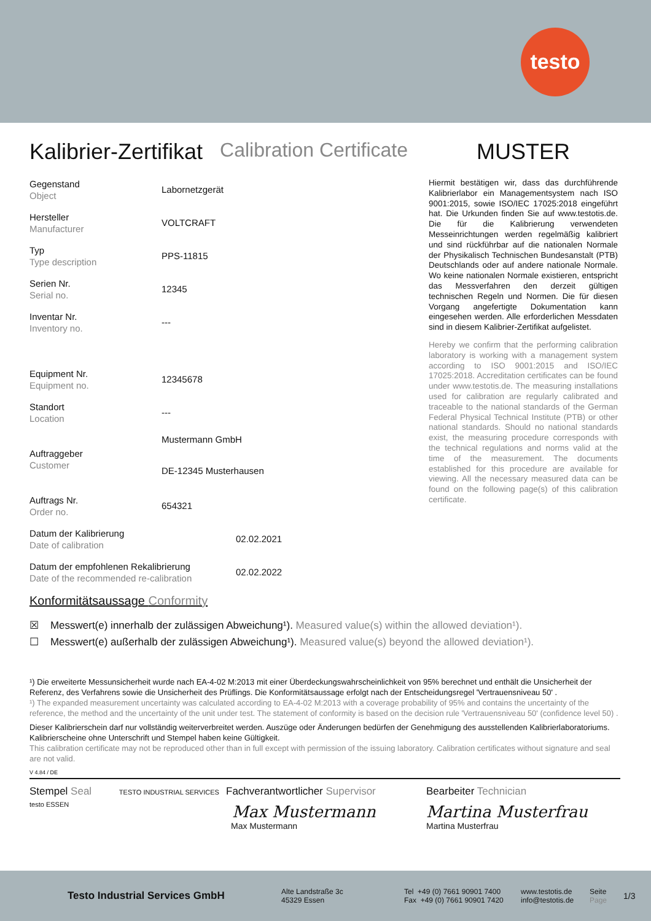testo
Kalibrier-Zertifikat Calibration Certificate MUSTER
Gegenstand
Object
Labornetzgerät
Hersteller
Manufacturer
VOLTCRAFT
Typ
Type description
PPS-11815
Serien Nr.
Serial no.
12345
Inventar Nr.
Inventory no.
---
Equipment Nr.
Equipment no.
12345678
Standort
Location
---
Auftraggeber
Customer
Mustermann GmbH
DE-12345 Musterhausen
Auftrags Nr.
Order no.
654321
Datum der Kalibrierung
Date of calibration
02.02.2021
Datum der empfohlenen Rekalibrierung
Date of the recommended re-calibration
02.02.2022
Hiermit bestätigen wir, dass das durchführende Kalibrierlabor ein Managementsystem nach ISO 9001:2015, sowie ISO/IEC 17025:2018 eingeführt hat. Die Urkunden finden Sie auf www.testotis.de. Die für die Kalibrierung verwendeten Messeinrichtungen werden regelmäßig kalibriert und sind rückführbar auf die nationalen Normale der Physikalisch Technischen Bundesanstalt (PTB) Deutschlands oder auf andere nationale Normale. Wo keine nationalen Normale existieren, entspricht das Messverfahren den derzeit gültigen technischen Regeln und Normen. Die für diesen Vorgang angefertigte Dokumentation kann eingesehen werden. Alle erforderlichen Messdaten sind in diesem Kalibrier-Zertifikat aufgelistet.
Hereby we confirm that the performing calibration laboratory is working with a management system according to ISO 9001:2015 and ISO/IEC 17025:2018. Accreditation certificates can be found under www.testotis.de. The measuring installations used for calibration are regularly calibrated and traceable to the national standards of the German Federal Physical Technical Institute (PTB) or other national standards. Should no national standards exist, the measuring procedure corresponds with the technical regulations and norms valid at the time of the measurement. The documents established for this procedure are available for viewing. All the necessary measured data can be found on the following page(s) of this calibration certificate.
Konformitätsaussage Conformity
☒ Messwert(e) innerhalb der zulässigen Abweichung¹). Measured value(s) within the allowed deviation¹).
☐ Messwert(e) außerhalb der zulässigen Abweichung¹). Measured value(s) beyond the allowed deviation¹).
¹) Die erweiterte Messunsicherheit wurde nach EA-4-02 M:2013 mit einer Überdeckungswahrscheinlichkeit von 95% berechnet und enthält die Unsicherheit der Referenz, des Verfahrens sowie die Unsicherheit des Prüflings. Die Konformitätsaussage erfolgt nach der Entscheidungsregel 'Vertrauensniveau 50' .
¹) The expanded measurement uncertainty was calculated according to EA-4-02 M:2013 with a coverage probability of 95% and contains the uncertainty of the reference, the method and the uncertainty of the unit under test. The statement of conformity is based on the decision rule 'Vertrauensniveau 50' (confidence level 50) .
Dieser Kalibrierschein darf nur vollständig weiterverbreitet werden. Auszüge oder Änderungen bedürfen der Genehmigung des ausstellenden Kalibrierlaboratoriums. Kalibrierscheine ohne Unterschrift und Stempel haben keine Gültigkeit.
This calibration certificate may not be reproduced other than in full except with permission of the issuing laboratory. Calibration certificates without signature and seal are not valid.
V 4.84 / DE
Stempel Seal TESTO INDUSTRIAL SERVICES testo ESSEN
Fachverantwortlicher Supervisor
Max Mustermann
Max Mustermann
Bearbeiter Technician
Martina Musterfrau
Martina Musterfrau
Testo Industrial Services GmbH
Alte Landstraße 3c
45329 Essen
Tel +49 (0) 7661 90901 7400
Fax +49 (0) 7661 90901 7420
www.testotis.de
info@testotis.de
Seite
Page
1/3